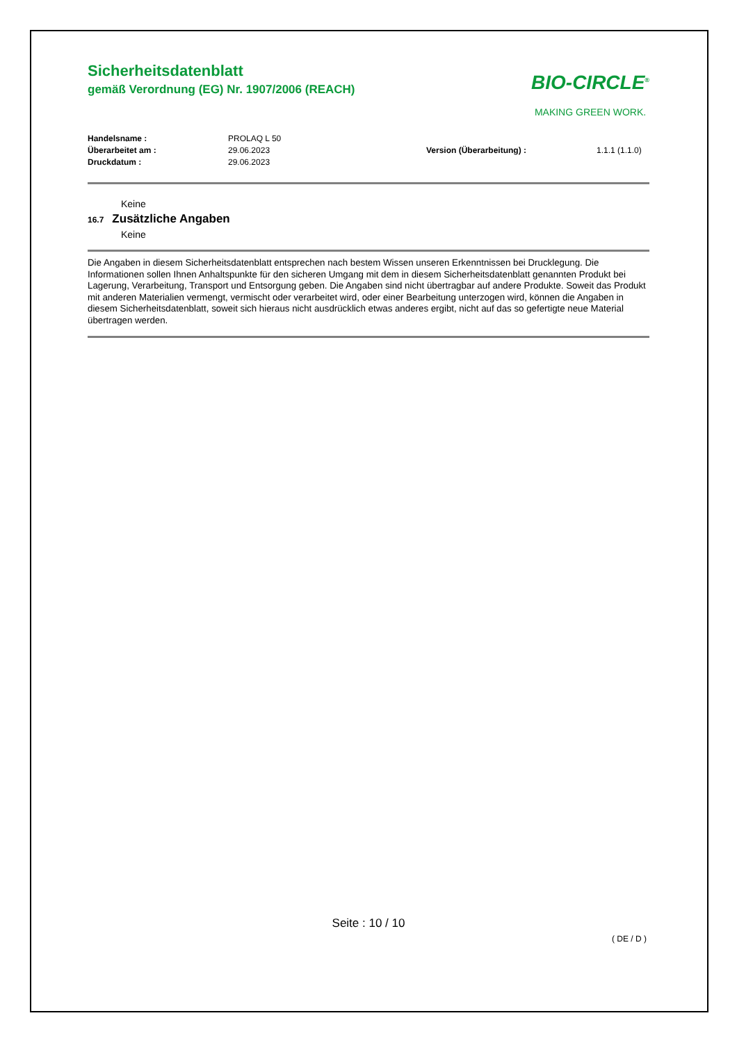Sicherheitsdatenblatt
gemäß Verordnung (EG) Nr. 1907/2006 (REACH)
BIO-CIRCLE<sup>®</sup>
MAKING GREEN WORK.
Handelsname :
PROLAQ L 50
Überarbeitet am :
29.06.2023
Version (Überarbeitung) :
1.1.1 (1.1.0)
Druckdatum :
29.06.2023
Keine
16.7 Zusätzliche Angaben
Keine
Die Angaben in diesem Sicherheitsdatenblatt entsprechen nach bestem Wissen unseren Erkenntnissen bei Drucklegung. Die Informationen sollen Ihnen Anhaltspunkte für den sicheren Umgang mit dem in diesem Sicherheitsdatenblatt genannten Produkt bei Lagerung, Verarbeitung, Transport und Entsorgung geben. Die Angaben sind nicht übertragbar auf andere Produkte. Soweit das Produkt mit anderen Materialien vermengt, vermischt oder verarbeitet wird, oder einer Bearbeitung unterzogen wird, können die Angaben in diesem Sicherheitsdatenblatt, soweit sich hieraus nicht ausdrücklich etwas anderes ergibt, nicht auf das so gefertigte neue Material übertragen werden.
Seite : 10 / 10
( DE / D )